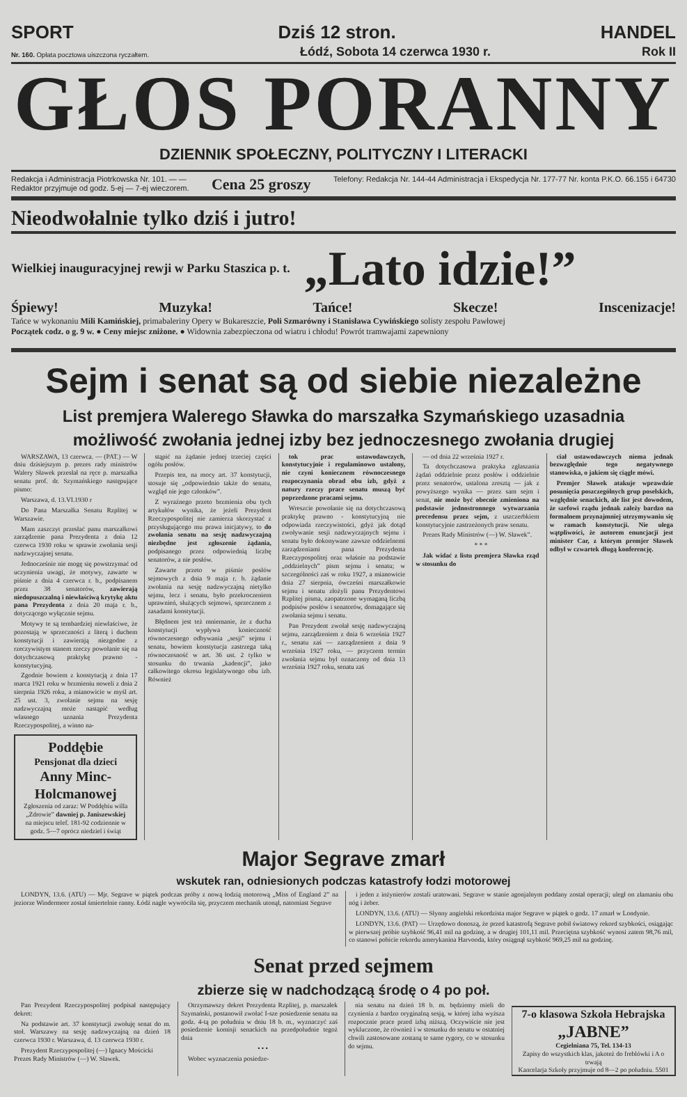SPORT
Dziś 12 stron.
HANDEL
Nr. 160. Opłata pocztowa uiszczona ryczałtem.
Łódź, Sobota 14 czerwca 1930 r.
Rok II
GŁOS PORANNY
DZIENNIK SPOŁECZNY, POLITYCZNY I LITERACKI
Redakcja i Administracja Piotrkowska Nr. 101. — —
Redaktor przyjmuje od godz. 5-ej — 7-ej wieczorem.
Cena 25 groszy
Telefony: Redakcja Nr. 144-44 Administracja i Ekspedycja Nr. 177-77 Nr. konta P.K.O. 66.155 i 64730
Nieodwołalnie tylko dziś i jutro!
Wielkiej inauguracyjnej rewji w Parku Staszica p. t.
„Lato idzie!”
Śpiewy! Muzyka! Tańce! Skecze! Inscenizacje!
Tańce w wykonaniu Mili Kamińskiej, primabaleriny Opery w Bukareszcie, Poli Szmarówny i Stanisława Cywińskiego solisty zespołu Pawłowej
Początek codz. o g. 9 w. ● Ceny miejsc zniżone. ● Widownia zabezpieczona od wiatru i chłodu! Powrót tramwajami zapewniony
Sejm i senat są od siebie niezależne
List premjera Walerego Sławka do marszałka Szymańskiego uzasadnia
możliwość zwołania jednej izby bez jednoczesnego zwołania drugiej
WARSZAWA, 13 czerwca. — (PAT.) — W dniu dzisiejszym p. prezes rady ministrów Walery Sławek przesłał na ręce p. marszałka senatu prof. dr. Szymańskiego następujące pismo:
Warszawa, d. 13.VI.1930 r
Do Pana Marszałka Senatu Rzplitej w Warszawie.
Mam zaszczyt przesłać panu marszałkowi zarządzenie pana Prezydenta z dnia 12 czerwca 1930 roku w sprawie zwołania sesji nadzwyczajnej senatu.
Jednocześnie nie mogę się powstrzymać od uczynienia uwagi, że motywy, zawarte w piśmie z dnia 4 czerwca r. b., podpisanem przez 38 senatorów, zawierają niedopuszczalną i niewłaściwą krytykę aktu pana Prezydenta z dnia 20 maja r. b., dotyczącego wyłącznie sejmu.
Motywy te są tembardziej niewłaściwe, że pozostają w sprzeczności z literą i duchem konstytucji i zawierają niezgodne z rzeczywistym stanem rzeczy powołanie się na dotychczasową praktykę prawno - konstytucyjną.
Zgodnie bowiem z konstytucją z dnia 17 marca 1921 roku w brzmieniu noweli z dnia 2 sierpnia 1926 roku, a mianowicie w myśl art. 25 ust. 3, zwołanie sejmu na sesję nadzwyczajną może nastąpić według własnego uznania Prezydenta Rzeczypospolitej, a winno na-
Poddębie
Pensjonat dla dzieci
Anny Minc-Holcmanowej
Zgłoszenia od zaraz: W Poddębiu willa „Zdrowie” dawniej p. Janiszewskiej
na miejscu telef. 181-92 codziennie w godz. 5—7 oprócz niedziel i świąt
stąpić na żądanie jednej trzeciej części ogółu posłów.
Przepis ten, na mocy art. 37 konstytucji, stosuje się „odpowiednio także do senatu, wzgląd nie jego członków”.
Z wyraźnego przeto brzmienia obu tych artykułów wynika, że jeżeli Prezydent Rzeczypospolitej nie zamierza skorzystać z przysługującego mu prawa inicjatywy, to do zwołania senatu na sesję nadzwyczajną niezbędne jest zgłoszenie żądania, podpisanego przez odpowiednią liczbę senatorów, a nie posłów.
Zawarte przeto w piśmie posłów sejmowych z dnia 9 maja r. b. żądanie zwołania na sesję nadzwyczajną nietylko sejmu, lecz i senatu, było przekroczeniem uprawnień, służących sejmowi, sprzecznem z zasadami konstytucji.
Błędnem jest też mniemanie, że z ducha konstytucji wypływa konieczność równoczesnego odbywania „sesji” sejmu i senatu, bowiem konstytucja zastrzega taką równoczesność w art. 36 ust. 2 tylko w stosunku do trwania „kadencji”, jako całkowitego okresu legislatywnego obu izb. Również
tok prac ustawodawczych, konstytucyjnie i regulaminowo ustalony, nie czyni koniecznem równoczesnego rozpoczynania obrad obu izb, gdyż z natury rzeczy prace senatu muszą być poprzedzone pracami sejmu.
Wreszcie powołanie się na dotychczasową praktykę prawno - konstytucyjną nie odpowiada rzeczywistości, gdyż jak dotąd zwoływanie sesji nadzwyczajnych sejmu i senatu było dokonywane zawsze oddzielnemi zarządzeniami pana Prezydenta Rzeczypospolitej oraz właśnie na podstawie „oddzielnych” pism sejmu i senatu; w szczególności zaś w roku 1927, a mianowicie dnia 27 sierpnia, ówcześni marszałkowie sejmu i senatu złożyli panu Prezydentowi Rzplitej pisma, zaopatrzone wymaganą liczbą podpisów posłów i senatorów, domagające się zwołania sejmu i senatu.
Pan Prezydent zwołał sesję nadzwyczajną sejmu, zarządzeniem z dnia 6 września 1927 r., senatu zaś — zarządzeniem z dnia 9 września 1927 roku, — przyczem termin zwołania sejmu był oznaczony od dnia 13 września 1927 roku, senatu zaś
— od dnia 22 września 1927 r.
Ta dotychczasowa praktyka zgłaszania żądań oddzielnie przez posłów i oddzielnie przez senatorów, ustalona zresztą — jak z powyższego wynika — przez sam sejm i senat, nie może być obecnie zmieniona na podstawie jednostronnego wytwarzania precedensu przez sejm, z uszczerbkiem konstytucyjnie zastrzeżonych praw senatu.
Prezes Rady Ministrów (—) W. Sławek”.
* * *
Jak widać z listu premjera Sławka rząd w stosunku do
ciał ustawodawczych niema jednak bezwzględnie tego negatywnego stanowiska, o jakiem się ciągle mówi.
Premjer Sławek atakuje wprawdzie posunięcia poszczególnych grup poselskich, względnie senackich, ale list jest dowodem, że szefowi rządu jednak zależy bardzo na formalnem przynajmniej utrzymywaniu się w ramach konstytucji. Nie ulega wątpliwości, że autorem enuncjacji jest minister Car, z którym premjer Sławek odbył w czwartek długą konferencję.
Major Segrave zmarł
wskutek ran, odniesionych podczas katastrofy łodzi motorowej
LONDYN, 13.6. (ATU) — Mjr. Segrave w piątek podczas próby z nową łodzią motorową „Miss of England 2” na jeziorze Windermeer został śmiertelnie ranny. Łódź nagle wywróciła się, przyczem mechanik utonął, natomiast Segrave
i jeden z inżynierów zostali uratowani. Segrave w stanie agonjalnym poddany został operacji; uległ on złamaniu obu nóg i żeber.
LONDYN, 13.6. (ATU) — Słynny angielski rekordzista major Segrave w piątek o godz. 17 zmarł w Londynie.
LONDYN, 13.6. (PAT) — Urzędowo donoszą, że przed katastrofą Segrave pobił światowy rekord szybkości, osiągając w pierwszej próbie szybkość 96,41 mil na godzinę, a w drugiej 101,11 mil. Przeciętna szybkość wynosi zatem 98,76 mil, co stanowi pobicie rekordu amerykanina Harvooda, który osiągnął szybkość 969,25 mil na godzinę.
Senat przed sejmem
zbierze się w nadchodzącą środę o 4 po poł.
Pan Prezydent Rzeczypospolitej podpisał następujący dekret:
Na podstawie art. 37 konstytucji zwołuję senat do m. stoł. Warszawy na sesję nadzwyczajną na dzień 18 czerwca 1930 r. Warszawa, d. 13 czerwca 1930 r.
Prezydent Rzeczypospolitej (—) Ignacy Mościcki
Prezes Rady Ministrów (—) W. Sławek.
Otrzymawszy dekret Prezydenta Rzplitej, p. marszałek Szymański, postanowił zwołać I-sze posiedzenie senatu na godz. 4-tą po południu w dniu 18 b. m., wyznaczyć zaś posiedzenie komisji senackich na przedpołudnie tegoż dnia
• • •
Wobec wyznaczenia posiedze-
nia senatu na dzień 18 b. m. będziemy mieli do czynienia z bardzo oryginalną sesją, w której izba wyższa rozpocznie prace przed izbą niższą. Oczywiście nie jest wykluczone, że również i w stosunku do senatu w ostatniej chwili zastosowane zostaną te same rygory, co w stosunku do sejmu.
7-o klasowa Szkoła Hebrajska
„JABNE”
Cegielniana 75, Tel. 134-13
Zapisy do wszystkich klas, jakoteż do freblówki i A o trwają
Kancelarja Szkoły przyjmuje od 8—2 po południu. 5501